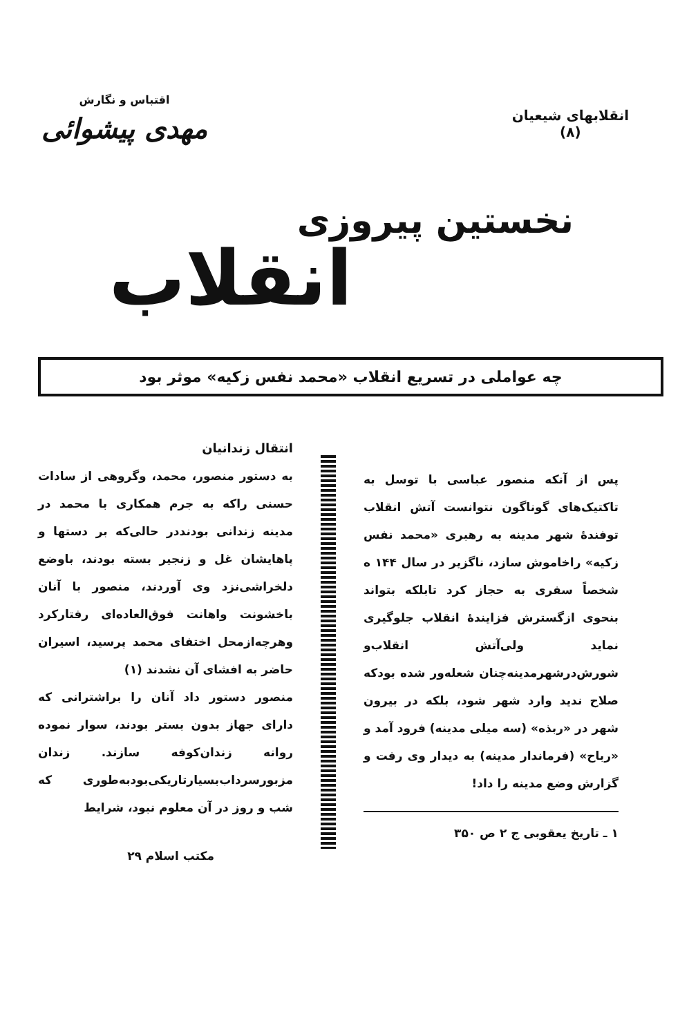انقلابهای شیعیان
(۸)
اقتباس و نگارش
مهدی پیشوائی
نخستین پیروزی
انقلاب
چه عواملی در تسریع انقلاب «محمد نفس زکیه» موثر بود
پس از آنکه منصور عباسی با توسل به تاکتیک‌های گوناگون نتوانست آتش انقلاب توفندهٔ شهر مدینه به رهبری «محمد نفس زکیه» راخاموش سازد، ناگزیر در سال ۱۴۴ ه شخصاً سفری به حجاز کرد تابلکه بتواند بنحوی ازگسترش فزایندهٔ انقلاب جلوگیری نماید ولی‌آتش انقلاب‌و شورش‌درشهرمدینه‌چنان شعله‌ور شده بودکه صلاح ندید وارد شهر شود، بلکه در بیرون شهر در «ربذه» (سه میلی مدینه) فرود آمد و «رباح» (فرماندار مدینه) به دیدار وی رفت و گزارش وضع مدینه را داد!
۱ ـ تاریخ یعقوبی ج ۲ ص ۳۵۰
انتقال زندانیان
به دستور منصور، محمد، وگروهی از سادات حسنی راکه به جرم همکاری با محمد در مدینه زندانی بودنددر حالی‌که بر دستها و پاهایشان غل و زنجیر بسته بودند، باوضع دلخراشی‌نزد وی آوردند، منصور با آنان باخشونت واهانت فوق‌العاده‌ای رفتارکرد وهرچه‌ازمحل اختفای محمد پرسید، اسیران حاضر به افشای آن نشدند (۱)
منصور دستور داد آنان را براشترانی که دارای جهاز بدون بستر بودند، سوار نموده روانه زندان‌کوفه سازند. زندان مزبورسرداب‌بسیارتاریکی‌بودبه‌طوری که شب و روز در آن معلوم نبود، شرایط
مکتب اسلام ۲۹